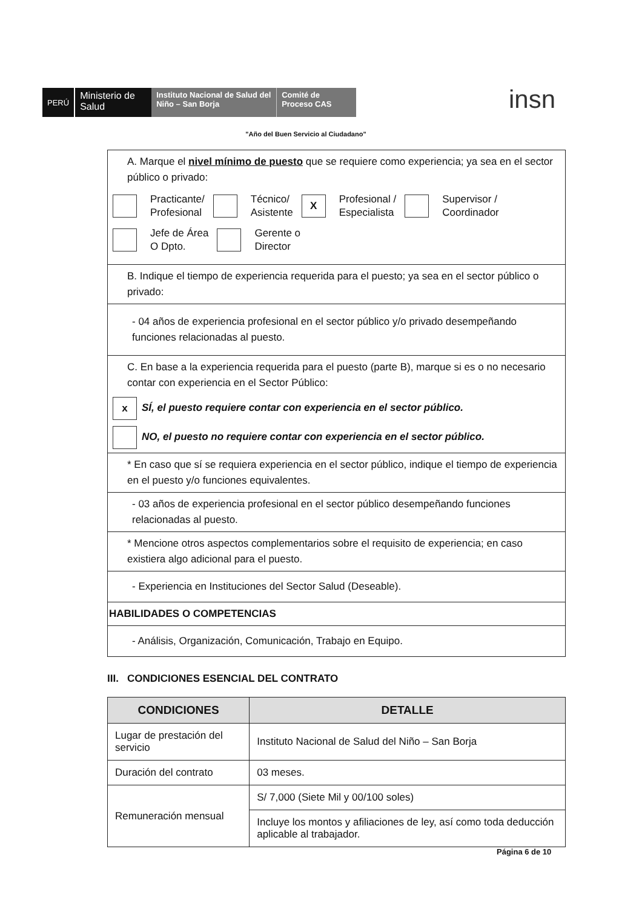PERÚ
Ministerio de Salud
Instituto Nacional de Salud del Niño – San Borja
Comité de Proceso CAS
insn
"Año del Buen Servicio al Ciudadano"
A. Marque el nivel mínimo de puesto que se requiere como experiencia; ya sea en el sector público o privado:
Practicante/
Profesional Técnico/
Asistente X Profesional /
Especialista Supervisor /
Coordinador
Jefe de Área
O Dpto. Gerente o
Director
B. Indique el tiempo de experiencia requerida para el puesto; ya sea en el sector público o privado:
- 04 años de experiencia profesional en el sector público y/o privado desempeñando funciones relacionadas al puesto.
C. En base a la experiencia requerida para el puesto (parte B), marque si es o no necesario contar con experiencia en el Sector Público:
x SÍ, el puesto requiere contar con experiencia en el sector público.
NO, el puesto no requiere contar con experiencia en el sector público.
* En caso que sí se requiera experiencia en el sector público, indique el tiempo de experiencia en el puesto y/o funciones equivalentes.
- 03 años de experiencia profesional en el sector público desempeñando funciones relacionadas al puesto.
* Mencione otros aspectos complementarios sobre el requisito de experiencia; en caso existiera algo adicional para el puesto.
- Experiencia en Instituciones del Sector Salud (Deseable).
HABILIDADES O COMPETENCIAS
- Análisis, Organización, Comunicación, Trabajo en Equipo.
III. CONDICIONES ESENCIAL DEL CONTRATO
| CONDICIONES | DETALLE |
| --- | --- |
| Lugar de prestación del servicio | Instituto Nacional de Salud del Niño – San Borja |
| Duración del contrato | 03 meses. |
| Remuneración mensual | S/ 7,000 (Siete Mil y 00/100 soles) |
| | Incluye los montos y afiliaciones de ley, así como toda deducción aplicable al trabajador. |
Página 6 de 10